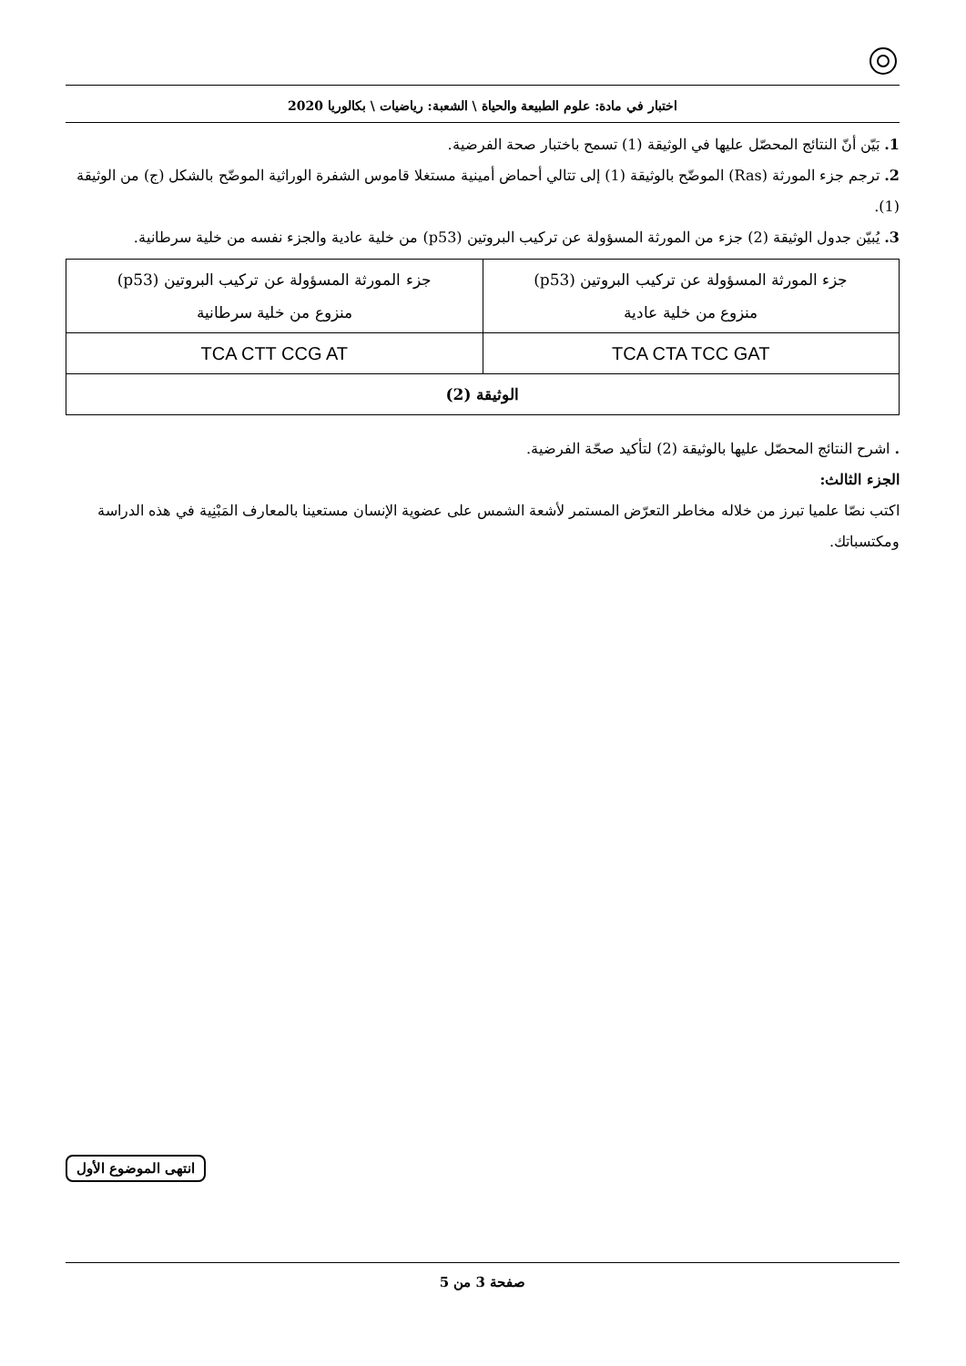اختبار في مادة: علوم الطبيعة والحياة \ الشعبة: رياضيات \ بكالوريا 2020
1. بَيّن أنّ النتائج المحصّل عليها في الوثيقة (1) تسمح باختبار صحة الفرضية.
2. ترجم جزء المورثة (Ras) الموضّح بالوثيقة (1) إلى تتالي أحماض أمينية مستغلا قاموس الشفرة الوراثية الموضّح بالشكل (ج) من الوثيقة (1).
3. يُبيّن جدول الوثيقة (2) جزء من المورثة المسؤولة عن تركيب البروتين (p53) من خلية عادية والجزء نفسه من خلية سرطانية.
| جزء المورثة المسؤولة عن تركيب البروتين (p53) منزوع من خلية عادية | جزء المورثة المسؤولة عن تركيب البروتين (p53) منزوع من خلية سرطانية |
| TCA CTA TCC GAT | TCA CTT CCG AT |
| الوثيقة (2) | |
. اشرح النتائج المحصّل عليها بالوثيقة (2) لتأكيد صحّة الفرضية.
الجزء الثالث:
اكتب نصّا علميا تبرز من خلاله مخاطر التعرّض المستمر لأشعة الشمس على عضوية الإنسان مستعينا بالمعارف المَبْنِية في هذه الدراسة ومكتسباتك.
انتهى الموضوع الأول
صفحة 3 من 5